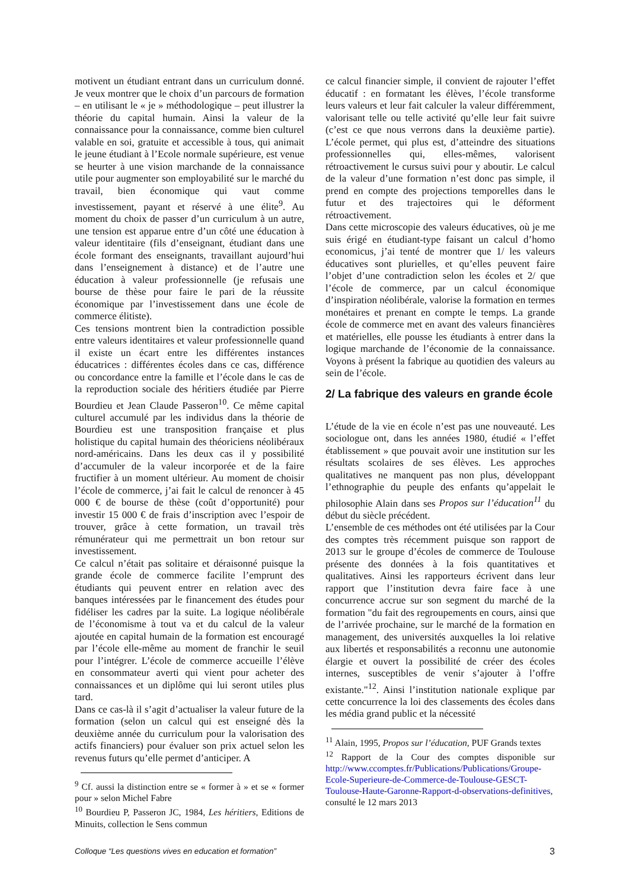motivent un étudiant entrant dans un curriculum donné. Je veux montrer que le choix d’un parcours de formation – en utilisant le « je » méthodologique – peut illustrer la théorie du capital humain. Ainsi la valeur de la connaissance pour la connaissance, comme bien culturel valable en soi, gratuite et accessible à tous, qui animait le jeune étudiant à l’Ecole normale supérieure, est venue se heurter à une vision marchande de la connaissance utile pour augmenter son employabilité sur le marché du travail, bien économique qui vaut comme investissement, payant et réservé à une élite<sup>9</sup>. Au moment du choix de passer d’un curriculum à un autre, une tension est apparue entre d’un côté une éducation à valeur identitaire (fils d’enseignant, étudiant dans une école formant des enseignants, travaillant aujourd’hui dans l’enseignement à distance) et de l’autre une éducation à valeur professionnelle (je refusais une bourse de thèse pour faire le pari de la réussite économique par l’investissement dans une école de commerce élitiste).
Ces tensions montrent bien la contradiction possible entre valeurs identitaires et valeur professionnelle quand il existe un écart entre les différentes instances éducatrices : différentes écoles dans ce cas, différence ou concordance entre la famille et l’école dans le cas de la reproduction sociale des héritiers étudiée par Pierre Bourdieu et Jean Claude Passeron<sup>10</sup>. Ce même capital culturel accumulé par les individus dans la théorie de Bourdieu est une transposition française et plus holistique du capital humain des théoriciens néolibéraux nord-américains. Dans les deux cas il y possibilité d’accumuler de la valeur incorporée et de la faire fructifier à un moment ultérieur. Au moment de choisir l’école de commerce, j’ai fait le calcul de renoncer à 45 000 € de bourse de thèse (coût d’opportunité) pour investir 15 000 € de frais d’inscription avec l’espoir de trouver, grâce à cette formation, un travail très rémunérateur qui me permettrait un bon retour sur investissement.
Ce calcul n’était pas solitaire et déraisonné puisque la grande école de commerce facilite l’emprunt des étudiants qui peuvent entrer en relation avec des banques intéressées par le financement des études pour fidéliser les cadres par la suite. La logique néolibérale de l’économisme à tout va et du calcul de la valeur ajoutée en capital humain de la formation est encouragé par l’école elle-même au moment de franchir le seuil pour l’intégrer. L’école de commerce accueille l’élève en consommateur averti qui vient pour acheter des connaissances et un diplôme qui lui seront utiles plus tard.
Dans ce cas-là il s’agit d’actualiser la valeur future de la formation (selon un calcul qui est enseigné dès la deuxième année du curriculum pour la valorisation des actifs financiers) pour évaluer son prix actuel selon les revenus futurs qu’elle permet d’anticiper. A
<sup>9</sup> Cf. aussi la distinction entre se « former à » et se « former pour » selon Michel Fabre
<sup>10</sup> Bourdieu P, Passeron JC, 1984, Les héritiers, Editions de Minuits, collection le Sens commun
ce calcul financier simple, il convient de rajouter l’effet éducatif : en formatant les élèves, l’école transforme leurs valeurs et leur fait calculer la valeur différemment, valorisant telle ou telle activité qu’elle leur fait suivre (c’est ce que nous verrons dans la deuxième partie). L’école permet, qui plus est, d’atteindre des situations professionnelles qui, elles-mêmes, valorisent rétroactivement le cursus suivi pour y aboutir. Le calcul de la valeur d’une formation n’est donc pas simple, il prend en compte des projections temporelles dans le futur et des trajectoires qui le déforment rétroactivement.
Dans cette microscopie des valeurs éducatives, où je me suis érigé en étudiant-type faisant un calcul d’homo economicus, j’ai tenté de montrer que 1/ les valeurs éducatives sont plurielles, et qu’elles peuvent faire l’objet d’une contradiction selon les écoles et 2/ que l’école de commerce, par un calcul économique d’inspiration néolibérale, valorise la formation en termes monétaires et prenant en compte le temps. La grande école de commerce met en avant des valeurs financières et matérielles, elle pousse les étudiants à entrer dans la logique marchande de l’économie de la connaissance. Voyons à présent la fabrique au quotidien des valeurs au sein de l’école.
2/ La fabrique des valeurs en grande école
L’étude de la vie en école n’est pas une nouveauté. Les sociologue ont, dans les années 1980, étudié « l’effet établissement » que pouvait avoir une institution sur les résultats scolaires de ses élèves. Les approches qualitatives ne manquent pas non plus, développant l’ethnographie du peuple des enfants qu’appelait le philosophie Alain dans ses Propos sur l’éducation<sup>11</sup> du début du siècle précédent.
L’ensemble de ces méthodes ont été utilisées par la Cour des comptes très récemment puisque son rapport de 2013 sur le groupe d’écoles de commerce de Toulouse présente des données à la fois quantitatives et qualitatives. Ainsi les rapporteurs écrivent dans leur rapport que l’institution devra faire face à une concurrence accrue sur son segment du marché de la formation "du fait des regroupements en cours, ainsi que de l’arrivée prochaine, sur le marché de la formation en management, des universités auxquelles la loi relative aux libertés et responsabilités a reconnu une autonomie élargie et ouvert la possibilité de créer des écoles internes, susceptibles de venir s’ajouter à l’offre existante."<sup>12</sup>. Ainsi l’institution nationale explique par cette concurrence la loi des classements des écoles dans les média grand public et la nécessité
<sup>11</sup> Alain, 1995, Propos sur l’éducation, PUF Grands textes
<sup>12</sup> Rapport de la Cour des comptes disponible sur http://www.ccomptes.fr/Publications/Publications/Groupe-Ecole-Superieure-de-Commerce-de-Toulouse-GESCT-Toulouse-Haute-Garonne-Rapport-d-observations-definitives, consulté le 12 mars 2013
Colloque “Les questions vives en education et formation” 3